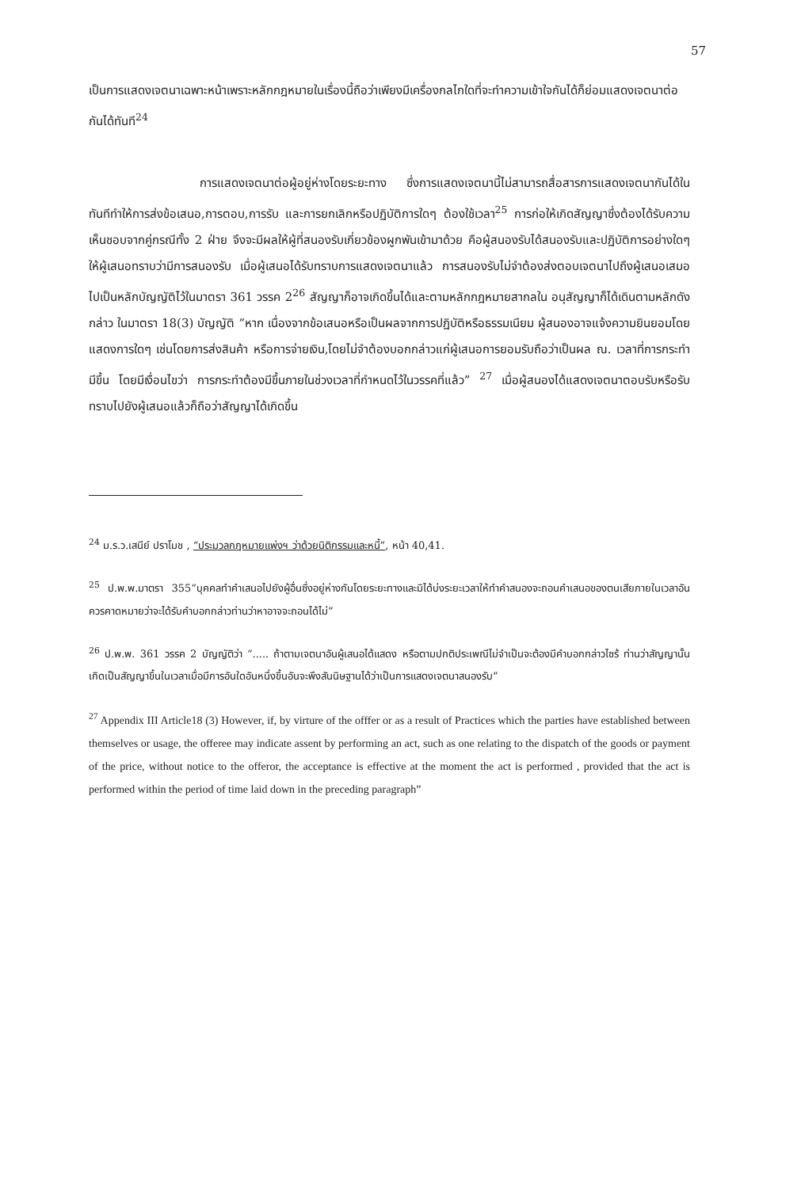57
เป็นการแสดงเจตนาเฉพาะหน้าเพราะหลักกฎหมายในเรื่องนี้ถือว่าเพียงมีเครื่องกลไกใดที่จะทำความเข้าใจกันได้ก็ย่อมแสดงเจตนาต่อกันได้ทันที<sup>24</sup>
การแสดงเจตนาต่อผู้อยู่ห่างโดยระยะทาง ซึ่งการแสดงเจตนานี้ไม่สามารถสื่อสารการแสดงเจตนากันได้ในทันทีทำให้การส่งข้อเสนอ,การตอบ,การรับ และการยกเลิกหรือปฏิบัติการใดๆ ต้องใช้เวลา<sup>25</sup> การก่อให้เกิดสัญญาซึ่งต้องได้รับความเห็นชอบจากคู่กรณีทั้ง 2 ฝ่าย จึงจะมีผลให้ผู้ที่สนองรับเกี่ยวข้องผูกพันเข้ามาด้วย คือผู้สนองรับได้สนองรับและปฏิบัติการอย่างใดๆ ให้ผู้เสนอทราบว่ามีการสนองรับ เมื่อผู้เสนอได้รับทราบการแสดงเจตนาแล้ว การสนองรับไม่จำต้องส่งตอบเจตนาไปถึงผู้เสนอเสมอไปเป็นหลักบัญญัติไว้ในมาตรา 361 วรรค 2<sup>26</sup> สัญญาก็อาจเกิดขึ้นได้และตามหลักกฎหมายสากลใน อนุสัญญาก็ได้เดินตามหลักดังกล่าว ในมาตรา 18(3) บัญญัติ “หาก เนื่องจากข้อเสนอหรือเป็นผลจากการปฏิบัติหรือธรรมเนียม ผู้สนองอาจแจ้งความยินยอมโดยแสดงการใดๆ เช่นโดยการส่งสินค้า หรือการจ่ายเงิน,โดยไม่จำต้องบอกกล่าวแก่ผู้เสนอการยอมรับถือว่าเป็นผล ณ. เวลาที่การกระทำมีขึ้น โดยมีเงื่อนไขว่า การกระทำต้องมีขึ้นภายในช่วงเวลาที่กำหนดไว้ในวรรคที่แล้ว” <sup>27</sup> เมื่อผู้สนองได้แสดงเจตนาตอบรับหรือรับทราบไปยังผู้เสนอแล้วก็ถือว่าสัญญาได้เกิดขึ้น
<sup>24</sup> ม.ร.ว.เสนีย์ ปราโมช , “ประมวลกฎหมายแพ่งฯ ว่าด้วยนิติกรรมและหนี้”, หน้า 40,41.
<sup>25</sup> ป.พ.พ.มาตรา 355“บุคคลทำคำเสนอไปยังผู้อื่นซึ่งอยู่ห่างกันโดยระยะทางและมิได้บ่งระยะเวลาให้ทำคำสนองจะถอนคำเสนอของตนเสียภายในเวลาอันควรคาดหมายว่าจะได้รับคำบอกกล่าวท่านว่าหาอาจจะถอนได้ไม่”
<sup>26</sup> ป.พ.พ. 361 วรรค 2 บัญญัติว่า “..... ถ้าตามเจตนาอันผู้เสนอได้แสดง หรือตามปกติประเพณีไม่จำเป็นจะต้องมีคำบอกกล่าวไซร้ ท่านว่าสัญญานั้นเกิดเป็นสัญญาขึ้นในเวลาเมื่อมีการอันใดอันหนึ่งขึ้นอันจะพึงสันนิษฐานได้ว่าเป็นการแสดงเจตนาสนองรับ”
<sup>27</sup> Appendix III Article18 (3) However, if, by virture of the offfer or as a result of Practices which the parties have established between themselves or usage, the offeree may indicate assent by performing an act, such as one relating to the dispatch of the goods or payment of the price, without notice to the offeror, the acceptance is effective at the moment the act is performed , provided that the act is performed within the period of time laid down in the preceding paragraph”